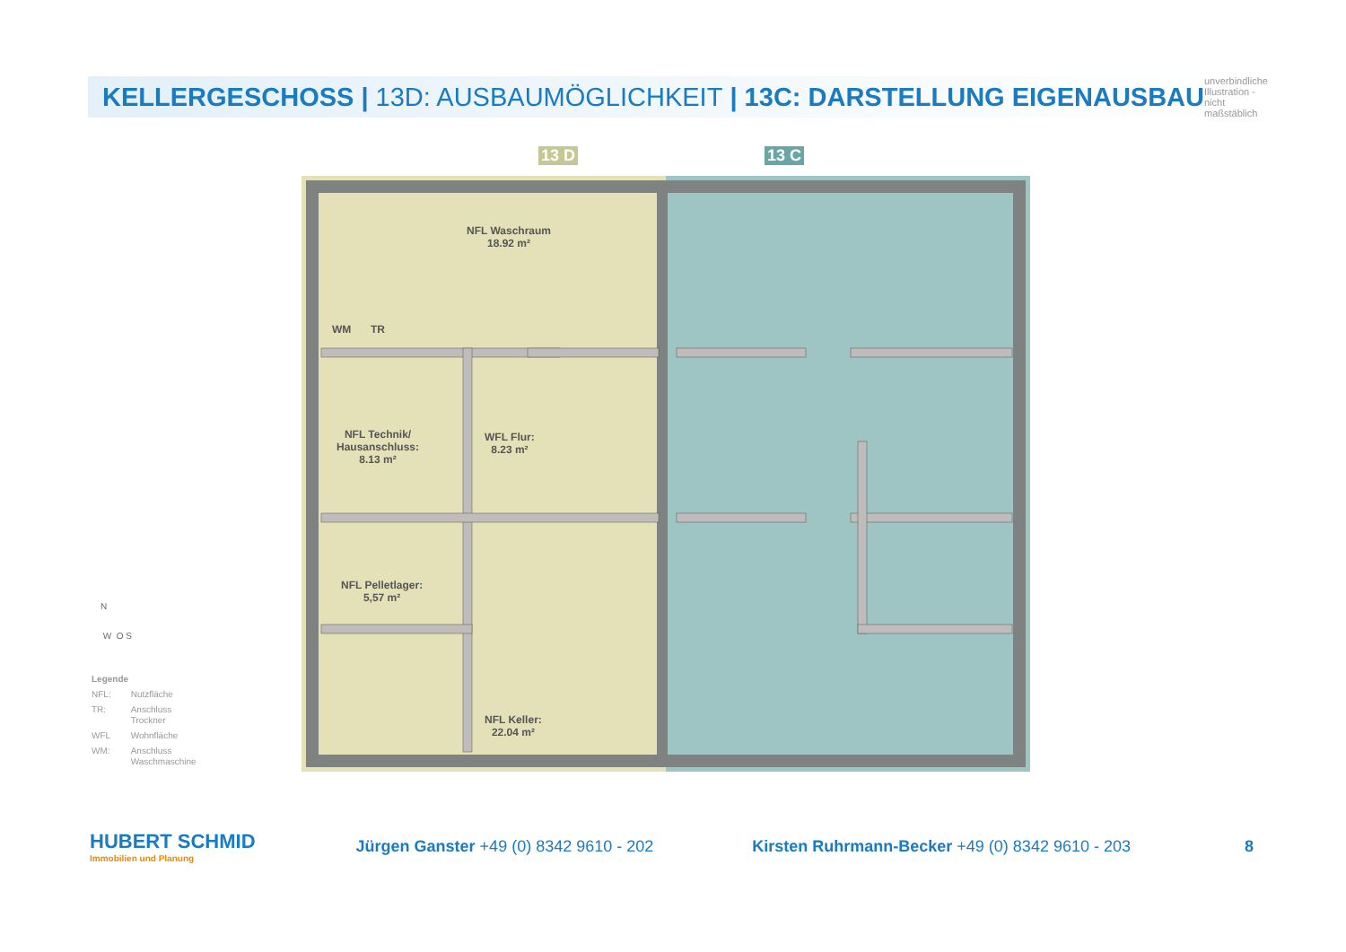KELLERGESCHOSS | 13D: AUSBAUMÖGLICHKEIT | 13C: DARSTELLUNG EIGENAUSBAU
unverbindliche Illustration - nicht maßstäblich
13 D 13 C
NFL Waschraum
18.92 m²
NFL Technik/
Hausanschluss:
8.13 m²
WFL Flur:
8.23 m²
NFL Pelletlager:
5,57 m²
NFL Keller:
22.04 m²
WM TR
N
W O S
| Legende | |
| NFL: | Nutzfläche |
| TR: | Anschluss Trockner |
| WFL | Wohnfläche |
| WM: | Anschluss Waschmaschine |
HUBERT SCHMID
Immobilien und Planung
Jürgen Ganster +49 (0) 8342 9610 - 202
Kirsten Ruhrmann-Becker +49 (0) 8342 9610 - 203
8